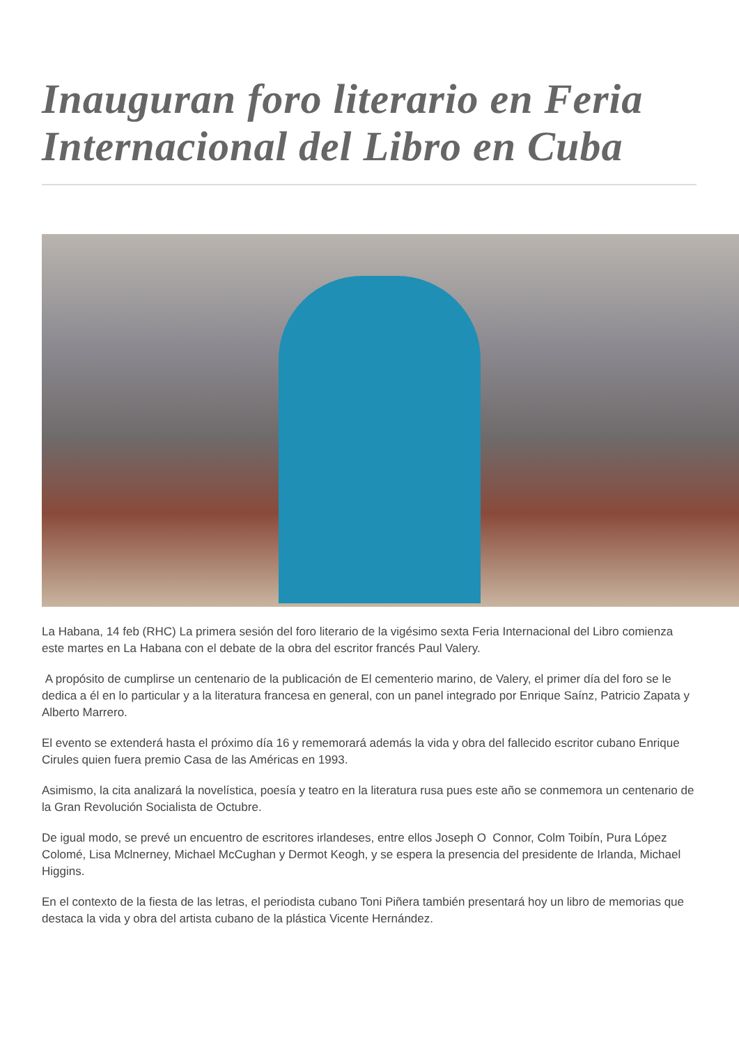Inauguran foro literario en Feria Internacional del Libro en Cuba
La Habana, 14 feb (RHC) La primera sesión del foro literario de la vigésimo sexta Feria Internacional del Libro comienza este martes en La Habana con el debate de la obra del escritor francés Paul Valery.
A propósito de cumplirse un centenario de la publicación de El cementerio marino, de Valery, el primer día del foro se le dedica a él en lo particular y a la literatura francesa en general, con un panel integrado por Enrique Saínz, Patricio Zapata y Alberto Marrero.
El evento se extenderá hasta el próximo día 16 y rememorará además la vida y obra del fallecido escritor cubano Enrique Cirules quien fuera premio Casa de las Américas en 1993.
Asimismo, la cita analizará la novelística, poesía y teatro en la literatura rusa pues este año se conmemora un centenario de la Gran Revolución Socialista de Octubre.
De igual modo, se prevé un encuentro de escritores irlandeses, entre ellos Joseph O Connor, Colm Toibín, Pura López Colomé, Lisa Mclnerney, Michael McCughan y Dermot Keogh, y se espera la presencia del presidente de Irlanda, Michael Higgins.
En el contexto de la fiesta de las letras, el periodista cubano Toni Piñera también presentará hoy un libro de memorias que destaca la vida y obra del artista cubano de la plástica Vicente Hernández.